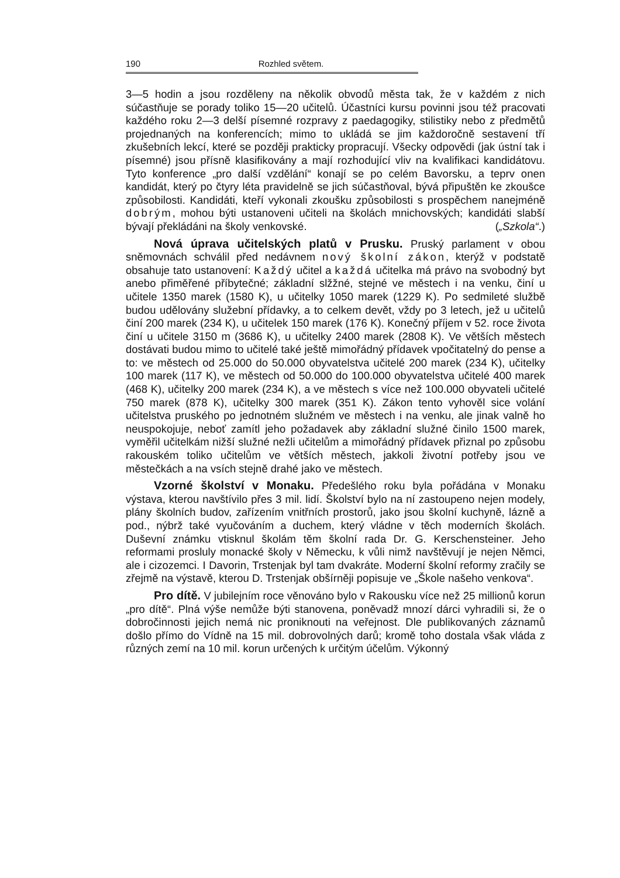190 Rozhled světem.
3—5 hodin a jsou rozděleny na několik obvodů města tak, že v každém z nich súčastňuje se porady toliko 15—20 učitelů. Účastníci kursu povinni jsou též pracovati každého roku 2—3 delší písemné rozpravy z paedagogiky, stilistiky nebo z předmětů projednaných na konferencích; mimo to ukládá se jim každoročně sestavení tří zkušebních lekcí, které se později prakticky propracují. Všecky odpovědi (jak ústní tak i písemné) jsou přísně klasifikovány a mají rozhodující vliv na kvalifikaci kandidátovu. Tyto konference „pro další vzdělání“ konají se po celém Bavorsku, a teprv onen kandidát, který po čtyry léta pravidelně se jich súčastňoval, bývá připuštěn ke zkoušce způsobilosti. Kandidáti, kteří vykonali zkoušku způsobilosti s prospěchem nanejméně dobrým, mohou býti ustanoveni učiteli na školách mnichovských; kandidáti slabší bývají překládáni na školy venkovské. („Szkola“.)
Nová úprava učitelských platů v Prusku. Pruský parlament v obou sněmovnách schválil před nedávnem nový školní zákon, kterýž v podstatě obsahuje tato ustanovení: Každý učitel a každá učitelka má právo na svobodný byt anebo přiměřené příbytečné; základní slžžné, stejné ve městech i na venku, činí u učitele 1350 marek (1580 K), u učitelky 1050 marek (1229 K). Po sedmileté službě budou udělovány služební přídavky, a to celkem devět, vždy po 3 letech, jež u učitelů činí 200 marek (234 K), u učitelek 150 marek (176 K). Konečný příjem v 52. roce života činí u učitele 3150 m (3686 K), u učitelky 2400 marek (2808 K). Ve větších městech dostávati budou mimo to učitelé také ještě mimořádný přídavek vpočitatelný do pense a to: ve městech od 25.000 do 50.000 obyvatelstva učitelé 200 marek (234 K), učitelky 100 marek (117 K), ve městech od 50.000 do 100.000 obyvatelstva učitelé 400 marek (468 K), učitelky 200 marek (234 K), a ve městech s více než 100.000 obyvateli učitelé 750 marek (878 K), učitelky 300 marek (351 K). Zákon tento vyhověl sice volání učitelstva pruského po jednotném služném ve městech i na venku, ale jinak valně ho neuspokojuje, neboť zamítl jeho požadavek aby základní služné činilo 1500 marek, vyměřil učitelkám nižší služné nežli učitelům a mimořádný přídavek přiznal po způsobu rakouském toliko učitelům ve větších městech, jakkoli životní potřeby jsou ve městečkách a na vsích stejně drahé jako ve městech.
Vzorné školství v Monaku. Předešlého roku byla pořádána v Monaku výstava, kterou navštívilo přes 3 mil. lidí. Školství bylo na ní zastoupeno nejen modely, plány školních budov, zařízením vnitřních prostorů, jako jsou školní kuchyně, lázně a pod., nýbrž také vyučováním a duchem, který vládne v těch moderních školách. Duševní známku vtisknul školám těm školní rada Dr. G. Kerschensteiner. Jeho reformami prosluly monacké školy v Německu, k vůli nimž navštěvují je nejen Němci, ale i cizozemci. I Davorin, Trstenjak byl tam dvakráte. Moderní školní reformy zračily se zřejmě na výstavě, kterou D. Trstenjak obšírněji popisuje ve „Škole našeho venkova“.
Pro dítě. V jubilejním roce věnováno bylo v Rakousku více než 25 millionů korun „pro dítě“. Plná výše nemůže býti stanovena, poněvadž mnozí dárci vyhradili si, že o dobročinnosti jejich nemá nic proniknouti na veřejnost. Dle publikovaných záznamů došlo přímo do Vídně na 15 mil. dobrovolných darů; kromě toho dostala však vláda z různých zemí na 10 mil. korun určených k určitým účelům. Výkonný